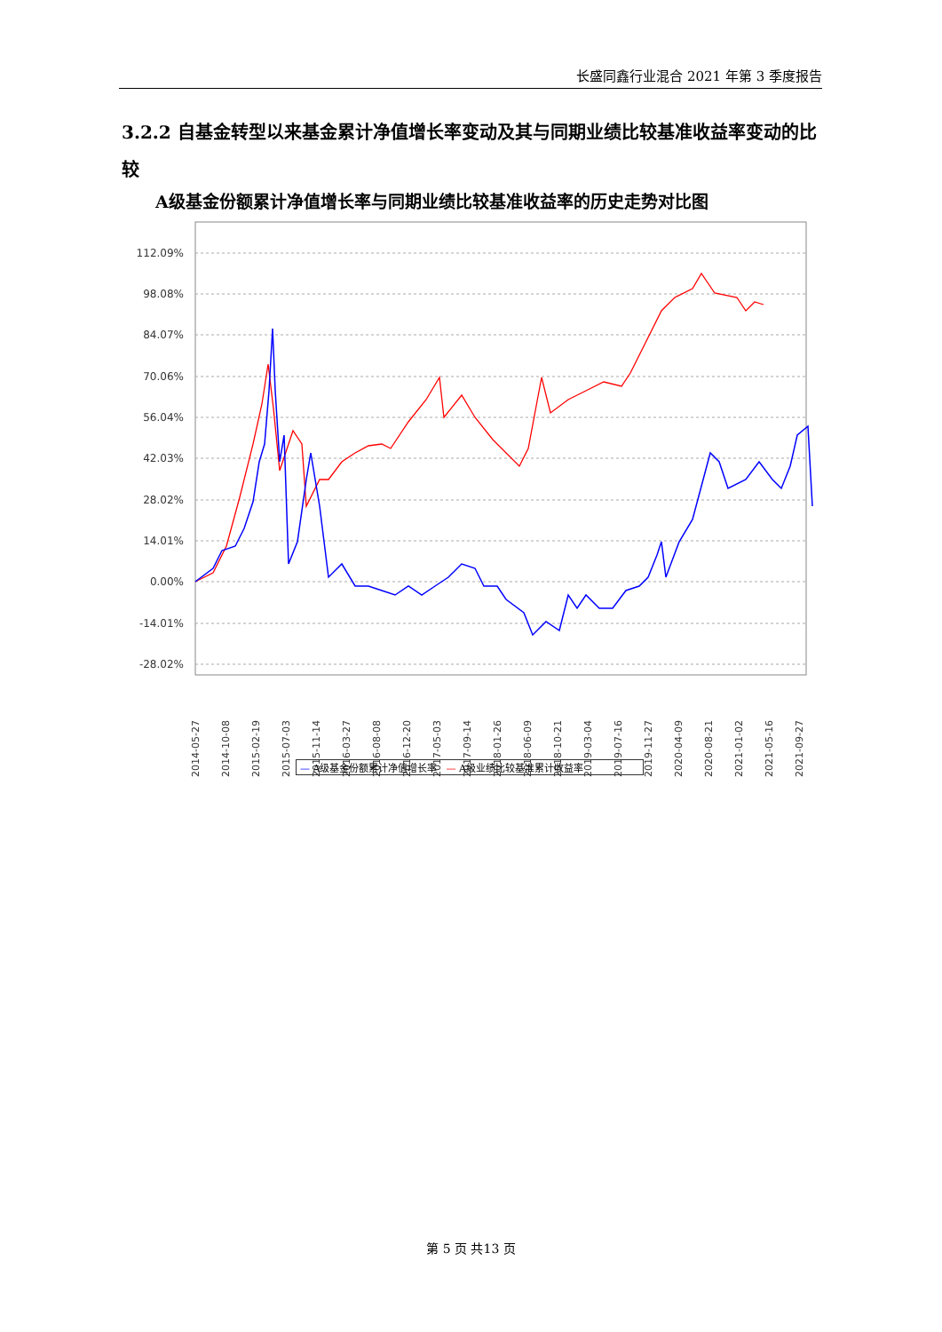长盛同鑫行业混合 2021 年第 3 季度报告
3.2.2 自基金转型以来基金累计净值增长率变动及其与同期业绩比较基准收益率变动的比较
A级基金份额累计净值增长率与同期业绩比较基准收益率的历史走势对比图
112.09%
98.08%
84.07%
70.06%
56.04%
42.03%
28.02%
14.01%
0.00%
-14.01%
-28.02%
2014-05-27
2014-10-08
2015-02-19
2015-07-03
2015-11-14
2016-03-27
2016-08-08
2016-12-20
2017-05-03
2017-09-14
2018-01-26
2018-06-09
2018-10-21
2019-03-04
2019-07-16
2019-11-27
2020-04-09
2020-08-21
2021-01-02
2021-05-16
2021-09-27
— A级基金份额累计净值增长率 — A级业绩比较基准累计收益率
第 5 页 共13 页